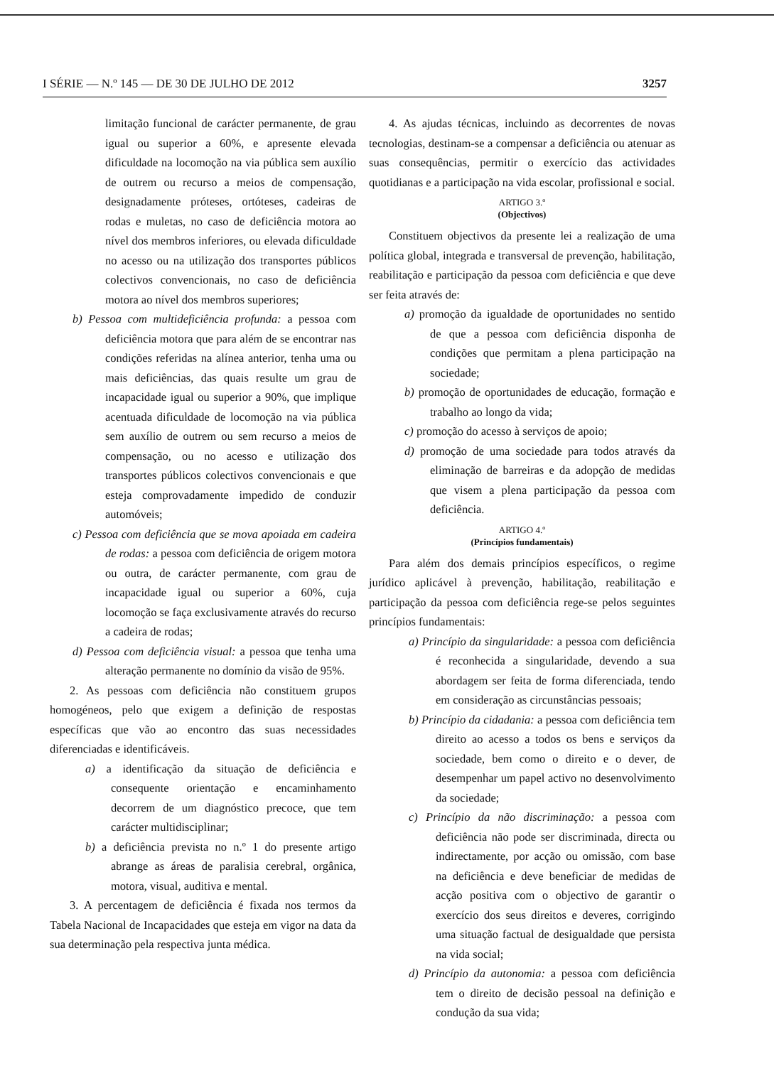I SÉRIE — N.º 145 — DE 30 DE JULHO DE 2012 3257
limitação funcional de carácter permanente, de grau igual ou superior a 60%, e apresente elevada dificuldade na locomoção na via pública sem auxílio de outrem ou recurso a meios de compensação, designadamente próteses, ortóteses, cadeiras de rodas e muletas, no caso de deficiência motora ao nível dos membros inferiores, ou elevada dificuldade no acesso ou na utilização dos transportes públicos colectivos convencionais, no caso de deficiência motora ao nível dos membros superiores;
b) Pessoa com multideficiência profunda: a pessoa com deficiência motora que para além de se encontrar nas condições referidas na alínea anterior, tenha uma ou mais deficiências, das quais resulte um grau de incapacidade igual ou superior a 90%, que implique acentuada dificuldade de locomoção na via pública sem auxílio de outrem ou sem recurso a meios de compensação, ou no acesso e utilização dos transportes públicos colectivos convencionais e que esteja comprovadamente impedido de conduzir automóveis;
c) Pessoa com deficiência que se mova apoiada em cadeira de rodas: a pessoa com deficiência de origem motora ou outra, de carácter permanente, com grau de incapacidade igual ou superior a 60%, cuja locomoção se faça exclusivamente através do recurso a cadeira de rodas;
d) Pessoa com deficiência visual: a pessoa que tenha uma alteração permanente no domínio da visão de 95%.
2. As pessoas com deficiência não constituem grupos homogéneos, pelo que exigem a definição de respostas específicas que vão ao encontro das suas necessidades diferenciadas e identificáveis.
a) a identificação da situação de deficiência e consequente orientação e encaminhamento decorrem de um diagnóstico precoce, que tem carácter multidisciplinar;
b) a deficiência prevista no n.º 1 do presente artigo abrange as áreas de paralisia cerebral, orgânica, motora, visual, auditiva e mental.
3. A percentagem de deficiência é fixada nos termos da Tabela Nacional de Incapacidades que esteja em vigor na data da sua determinação pela respectiva junta médica.
4. As ajudas técnicas, incluindo as decorrentes de novas tecnologias, destinam-se a compensar a deficiência ou atenuar as suas consequências, permitir o exercício das actividades quotidianas e a participação na vida escolar, profissional e social.
ARTIGO 3.º
(Objectivos)
Constituem objectivos da presente lei a realização de uma política global, integrada e transversal de prevenção, habilitação, reabilitação e participação da pessoa com deficiência e que deve ser feita através de:
a) promoção da igualdade de oportunidades no sentido de que a pessoa com deficiência disponha de condições que permitam a plena participação na sociedade;
b) promoção de oportunidades de educação, formação e trabalho ao longo da vida;
c) promoção do acesso à serviços de apoio;
d) promoção de uma sociedade para todos através da eliminação de barreiras e da adopção de medidas que visem a plena participação da pessoa com deficiência.
ARTIGO 4.º
(Princípios fundamentais)
Para além dos demais princípios específicos, o regime jurídico aplicável à prevenção, habilitação, reabilitação e participação da pessoa com deficiência rege-se pelos seguintes princípios fundamentais:
a) Princípio da singularidade: a pessoa com deficiência é reconhecida a singularidade, devendo a sua abordagem ser feita de forma diferenciada, tendo em consideração as circunstâncias pessoais;
b) Princípio da cidadania: a pessoa com deficiência tem direito ao acesso a todos os bens e serviços da sociedade, bem como o direito e o dever, de desempenhar um papel activo no desenvolvimento da sociedade;
c) Princípio da não discriminação: a pessoa com deficiência não pode ser discriminada, directa ou indirectamente, por acção ou omissão, com base na deficiência e deve beneficiar de medidas de acção positiva com o objectivo de garantir o exercício dos seus direitos e deveres, corrigindo uma situação factual de desigualdade que persista na vida social;
d) Princípio da autonomia: a pessoa com deficiência tem o direito de decisão pessoal na definição e condução da sua vida;